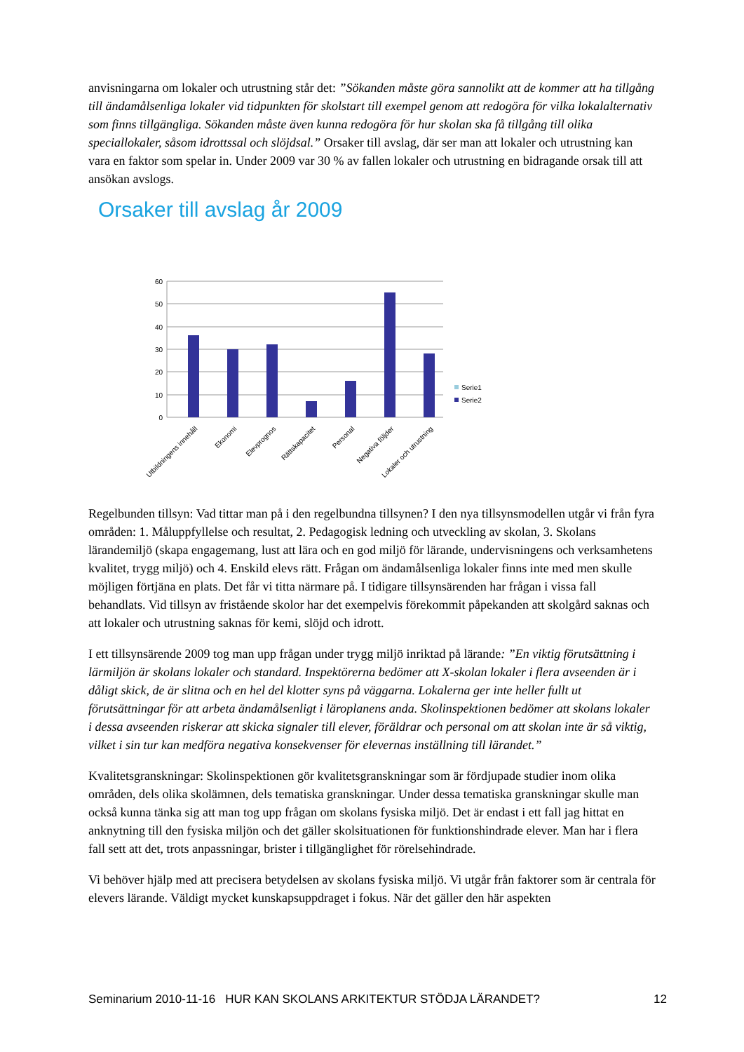anvisningarna om lokaler och utrustning står det: ”Sökanden måste göra sannolikt att de kommer att ha tillgång till ändamålsenliga lokaler vid tidpunkten för skolstart till exempel genom att redogöra för vilka lokalalternativ som finns tillgängliga. Sökanden måste även kunna redogöra för hur skolan ska få tillgång till olika speciallokaler, såsom idrottssal och slöjdsal.” Orsaker till avslag, där ser man att lokaler och utrustning kan vara en faktor som spelar in. Under 2009 var 30 % av fallen lokaler och utrustning en bidragande orsak till att ansökan avslogs.
Orsaker till avslag år 2009
60
50
40
30
20
10
0
Utbildningens innehåll
Ekonomi
Elevprognos
Rättskapacitet
Personal
Negativa följder
Lokaler och utrustning
Serie1
Serie2
Regelbunden tillsyn: Vad tittar man på i den regelbundna tillsynen? I den nya tillsynsmodellen utgår vi från fyra områden: 1. Måluppfyllelse och resultat, 2. Pedagogisk ledning och utveckling av skolan, 3. Skolans lärandemiljö (skapa engagemang, lust att lära och en god miljö för lärande, undervisningens och verksamhetens kvalitet, trygg miljö) och 4. Enskild elevs rätt. Frågan om ändamålsenliga lokaler finns inte med men skulle möjligen förtjäna en plats. Det får vi titta närmare på. I tidigare tillsynsärenden har frågan i vissa fall behandlats. Vid tillsyn av fristående skolor har det exempelvis förekommit påpekanden att skolgård saknas och att lokaler och utrustning saknas för kemi, slöjd och idrott.
I ett tillsynsärende 2009 tog man upp frågan under trygg miljö inriktad på lärande: ”En viktig förutsättning i lärmiljön är skolans lokaler och standard. Inspektörerna bedömer att X-skolan lokaler i flera avseenden är i dåligt skick, de är slitna och en hel del klotter syns på väggarna. Lokalerna ger inte heller fullt ut förutsättningar för att arbeta ändamålsenligt i läroplanens anda. Skolinspektionen bedömer att skolans lokaler i dessa avseenden riskerar att skicka signaler till elever, föräldrar och personal om att skolan inte är så viktig, vilket i sin tur kan medföra negativa konsekvenser för elevernas inställning till lärandet.”
Kvalitetsgranskningar: Skolinspektionen gör kvalitetsgranskningar som är fördjupade studier inom olika områden, dels olika skolämnen, dels tematiska granskningar. Under dessa tematiska granskningar skulle man också kunna tänka sig att man tog upp frågan om skolans fysiska miljö. Det är endast i ett fall jag hittat en anknytning till den fysiska miljön och det gäller skolsituationen för funktionshindrade elever. Man har i flera fall sett att det, trots anpassningar, brister i tillgänglighet för rörelsehindrade.
Vi behöver hjälp med att precisera betydelsen av skolans fysiska miljö. Vi utgår från faktorer som är centrala för elevers lärande. Väldigt mycket kunskapsuppdraget i fokus. När det gäller den här aspekten
Seminarium 2010-11-16 HUR KAN SKOLANS ARKITEKTUR STÖDJA LÄRANDET? 12